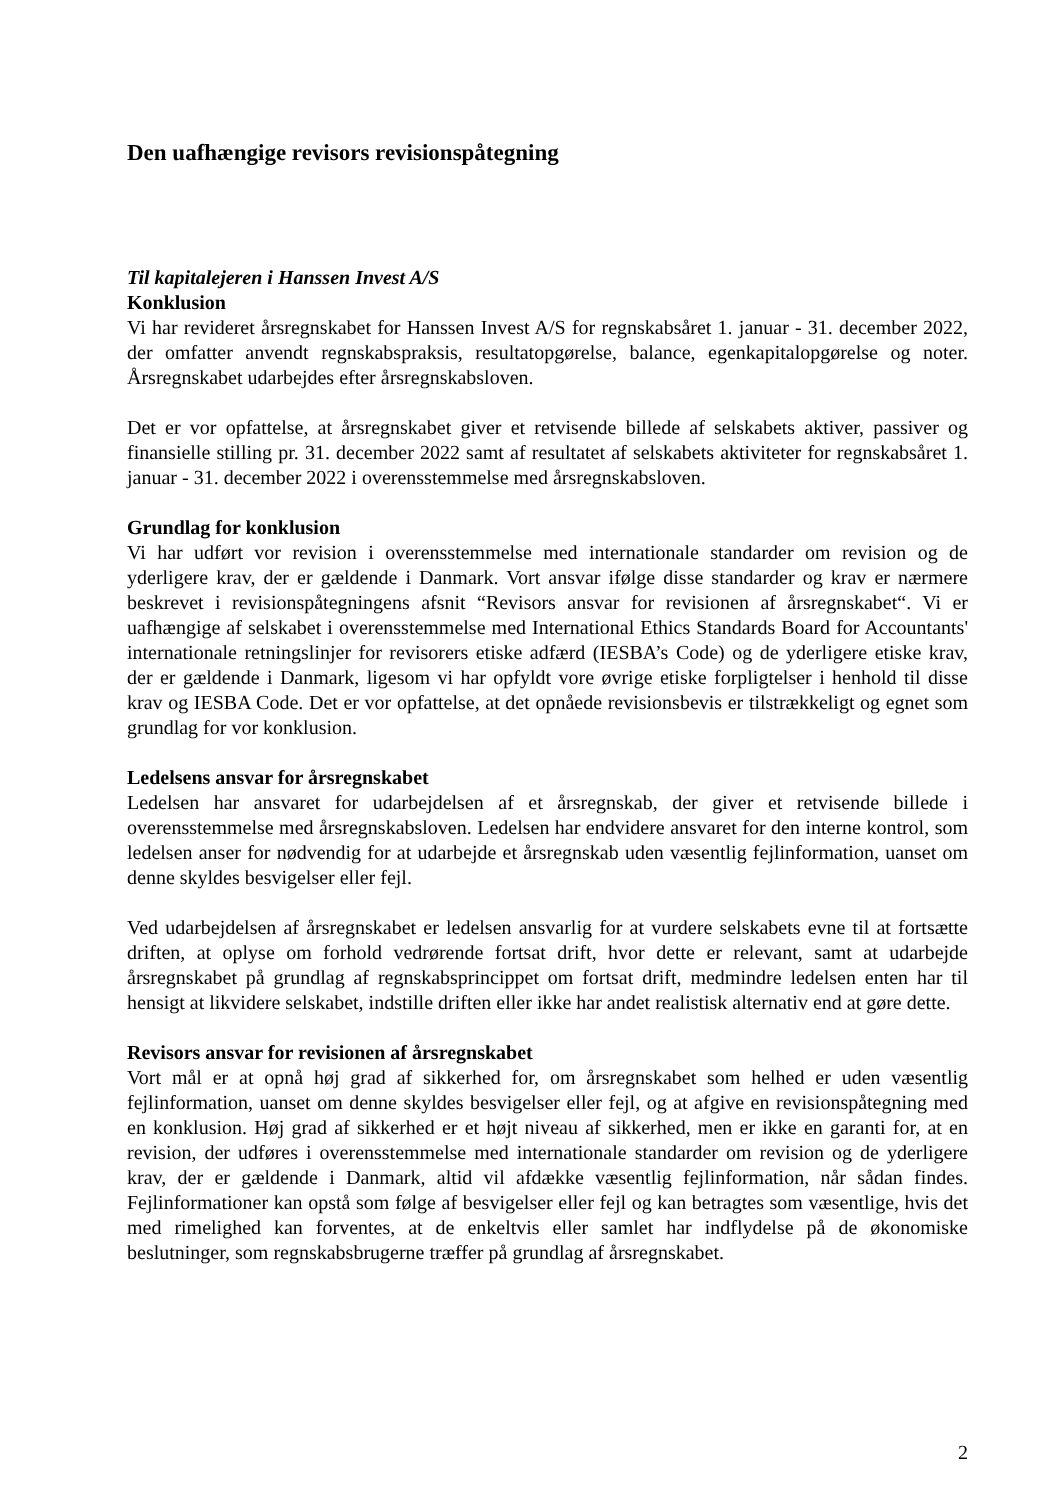Den uafhængige revisors revisionspåtegning
Til kapitalejeren i Hanssen Invest A/S
Konklusion
Vi har revideret årsregnskabet for Hanssen Invest A/S for regnskabsåret 1. januar - 31. december 2022, der omfatter anvendt regnskabspraksis, resultatopgørelse, balance, egenkapitalopgørelse og noter. Årsregnskabet udarbejdes efter årsregnskabsloven.
Det er vor opfattelse, at årsregnskabet giver et retvisende billede af selskabets aktiver, passiver og finansielle stilling pr. 31. december 2022 samt af resultatet af selskabets aktiviteter for regnskabsåret 1. januar - 31. december 2022 i overensstemmelse med årsregnskabsloven.
Grundlag for konklusion
Vi har udført vor revision i overensstemmelse med internationale standarder om revision og de yderligere krav, der er gældende i Danmark. Vort ansvar ifølge disse standarder og krav er nærmere beskrevet i revisionspåtegningens afsnit “Revisors ansvar for revisionen af årsregnskabet“. Vi er uafhængige af selskabet i overensstemmelse med International Ethics Standards Board for Accountants' internationale retningslinjer for revisorers etiske adfærd (IESBA’s Code) og de yderligere etiske krav, der er gældende i Danmark, ligesom vi har opfyldt vore øvrige etiske forpligtelser i henhold til disse krav og IESBA Code. Det er vor opfattelse, at det opnåede revisionsbevis er tilstrækkeligt og egnet som grundlag for vor konklusion.
Ledelsens ansvar for årsregnskabet
Ledelsen har ansvaret for udarbejdelsen af et årsregnskab, der giver et retvisende billede i overensstemmelse med årsregnskabsloven. Ledelsen har endvidere ansvaret for den interne kontrol, som ledelsen anser for nødvendig for at udarbejde et årsregnskab uden væsentlig fejlinformation, uanset om denne skyldes besvigelser eller fejl.
Ved udarbejdelsen af årsregnskabet er ledelsen ansvarlig for at vurdere selskabets evne til at fortsætte driften, at oplyse om forhold vedrørende fortsat drift, hvor dette er relevant, samt at udarbejde årsregnskabet på grundlag af regnskabsprincippet om fortsat drift, medmindre ledelsen enten har til hensigt at likvidere selskabet, indstille driften eller ikke har andet realistisk alternativ end at gøre dette.
Revisors ansvar for revisionen af årsregnskabet
Vort mål er at opnå høj grad af sikkerhed for, om årsregnskabet som helhed er uden væsentlig fejlinformation, uanset om denne skyldes besvigelser eller fejl, og at afgive en revisionspåtegning med en konklusion. Høj grad af sikkerhed er et højt niveau af sikkerhed, men er ikke en garanti for, at en revision, der udføres i overensstemmelse med internationale standarder om revision og de yderligere krav, der er gældende i Danmark, altid vil afdække væsentlig fejlinformation, når sådan findes. Fejlinformationer kan opstå som følge af besvigelser eller fejl og kan betragtes som væsentlige, hvis det med rimelighed kan forventes, at de enkeltvis eller samlet har indflydelse på de økonomiske beslutninger, som regnskabsbrugerne træffer på grundlag af årsregnskabet.
2